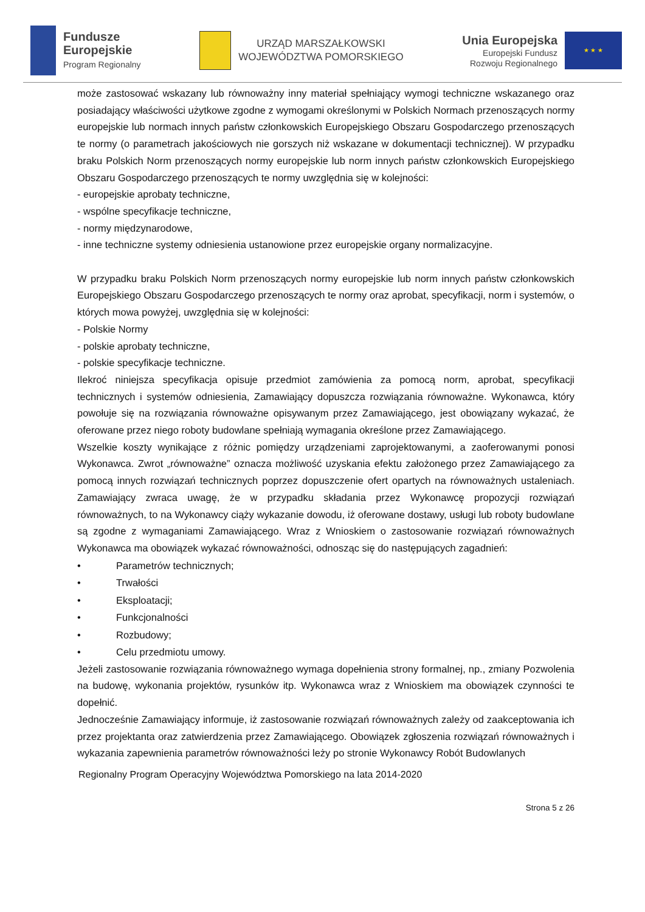Fundusze
Europejskie
Program Regionalny
URZĄD MARSZAŁKOWSKI
WOJEWÓDZTWA POMORSKIEGO
Unia Europejska
Europejski Fundusz
Rozwoju Regionalnego
★ ★ ★
może zastosować wskazany lub równoważny inny materiał spełniający wymogi techniczne wskazanego oraz posiadający właściwości użytkowe zgodne z wymogami określonymi w Polskich Normach przenoszących normy europejskie lub normach innych państw członkowskich Europejskiego Obszaru Gospodarczego przenoszących te normy (o parametrach jakościowych nie gorszych niż wskazane w dokumentacji technicznej). W przypadku braku Polskich Norm przenoszących normy europejskie lub norm innych państw członkowskich Europejskiego Obszaru Gospodarczego przenoszących te normy uwzględnia się w kolejności:
- europejskie aprobaty techniczne,
- wspólne specyfikacje techniczne,
- normy międzynarodowe,
- inne techniczne systemy odniesienia ustanowione przez europejskie organy normalizacyjne.
W przypadku braku Polskich Norm przenoszących normy europejskie lub norm innych państw członkowskich Europejskiego Obszaru Gospodarczego przenoszących te normy oraz aprobat, specyfikacji, norm i systemów, o których mowa powyżej, uwzględnia się w kolejności:
- Polskie Normy
- polskie aprobaty techniczne,
- polskie specyfikacje techniczne.
Ilekroć niniejsza specyfikacja opisuje przedmiot zamówienia za pomocą norm, aprobat, specyfikacji technicznych i systemów odniesienia, Zamawiający dopuszcza rozwiązania równoważne. Wykonawca, który powołuje się na rozwiązania równoważne opisywanym przez Zamawiającego, jest obowiązany wykazać, że oferowane przez niego roboty budowlane spełniają wymagania określone przez Zamawiającego.
Wszelkie koszty wynikające z różnic pomiędzy urządzeniami zaprojektowanymi, a zaoferowanymi ponosi Wykonawca. Zwrot „równoważne” oznacza możliwość uzyskania efektu założonego przez Zamawiającego za pomocą innych rozwiązań technicznych poprzez dopuszczenie ofert opartych na równoważnych ustaleniach. Zamawiający zwraca uwagę, że w przypadku składania przez Wykonawcę propozycji rozwiązań równoważnych, to na Wykonawcy ciąży wykazanie dowodu, iż oferowane dostawy, usługi lub roboty budowlane są zgodne z wymaganiami Zamawiającego. Wraz z Wnioskiem o zastosowanie rozwiązań równoważnych Wykonawca ma obowiązek wykazać równoważności, odnosząc się do następujących zagadnień:
• Parametrów technicznych;
• Trwałości
• Eksploatacji;
• Funkcjonalności
• Rozbudowy;
• Celu przedmiotu umowy.
Jeżeli zastosowanie rozwiązania równoważnego wymaga dopełnienia strony formalnej, np., zmiany Pozwolenia na budowę, wykonania projektów, rysunków itp. Wykonawca wraz z Wnioskiem ma obowiązek czynności te dopełnić.
Jednocześnie Zamawiający informuje, iż zastosowanie rozwiązań równoważnych zależy od zaakceptowania ich przez projektanta oraz zatwierdzenia przez Zamawiającego. Obowiązek zgłoszenia rozwiązań równoważnych i wykazania zapewnienia parametrów równoważności leży po stronie Wykonawcy Robót Budowlanych
Regionalny Program Operacyjny Województwa Pomorskiego na lata 2014-2020
Strona 5 z 26